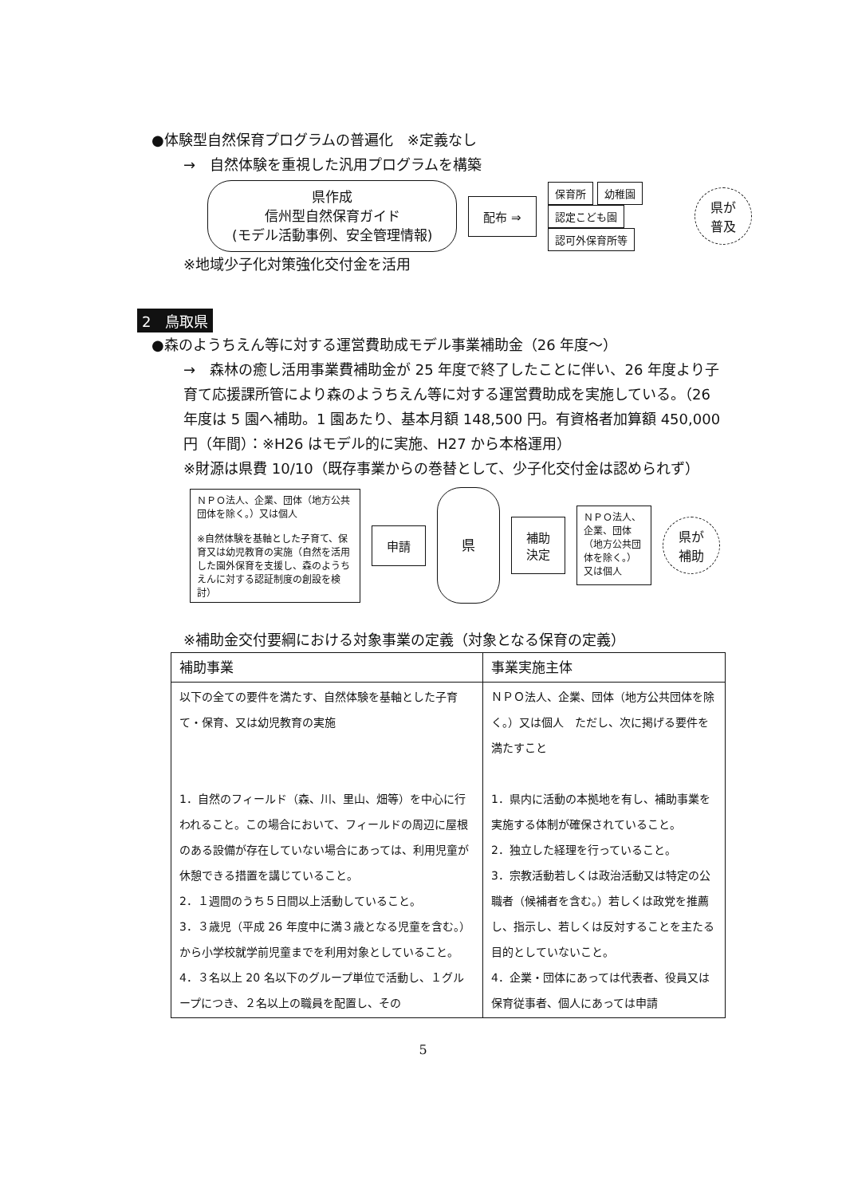●体験型自然保育プログラムの普遍化　※定義なし
→　自然体験を重視した汎用プログラムを構築
県作成
信州型自然保育ガイド
(モデル活動事例、安全管理情報)
配布 ⇒
保育所 幼稚園
認定こども園
認可外保育所等
県が
普及
※地域少子化対策強化交付金を活用
2　鳥取県
●森のようちえん等に対する運営費助成モデル事業補助金（26 年度～）
→　森林の癒し活用事業費補助金が 25 年度で終了したことに伴い、26 年度より子育て応援課所管により森のようちえん等に対する運営費助成を実施している。（26 年度は 5 園へ補助。1 園あたり、基本月額 148,500 円。有資格者加算額 450,000 円（年間）：※H26 はモデル的に実施、H27 から本格運用）
※財源は県費 10/10（既存事業からの巻替として、少子化交付金は認められず）
ＮＰＯ法人、企業、団体（地方公共団体を除く。）又は個人
※自然体験を基軸とした子育て、保育又は幼児教育の実施（自然を活用した園外保育を支援し、森のようちえんに対する認証制度の創設を検討）
申請
県
補助
決定
ＮＰＯ法人、企業、団体（地方公共団体を除く。）又は個人
県が
補助
※補助金交付要綱における対象事業の定義（対象となる保育の定義）
| 補助事業 | 事業実施主体 |
| --- | --- |
| 以下の全ての要件を満たす、自然体験を基軸とした子育て・保育、又は幼児教育の実施 1．自然のフィールド（森、川、里山、畑等）を中心に行われること。この場合において、フィールドの周辺に屋根のある設備が存在していない場合にあっては、利用児童が休憩できる措置を講じていること。 2．１週間のうち５日間以上活動していること。 3．３歳児（平成 26 年度中に満３歳となる児童を含む。）から小学校就学前児童までを利用対象としていること。 4．３名以上 20 名以下のグループ単位で活動し、１グループにつき、２名以上の職員を配置し、その | ＮＰＯ法人、企業、団体（地方公共団体を除く。）又は個人 ただし、次に掲げる要件を満たすこと 1．県内に活動の本拠地を有し、補助事業を実施する体制が確保されていること。 2．独立した経理を行っていること。 3．宗教活動若しくは政治活動又は特定の公職者（候補者を含む。）若しくは政党を推薦し、指示し、若しくは反対することを主たる目的としていないこと。 4．企業・団体にあっては代表者、役員又は保育従事者、個人にあっては申請 |
5